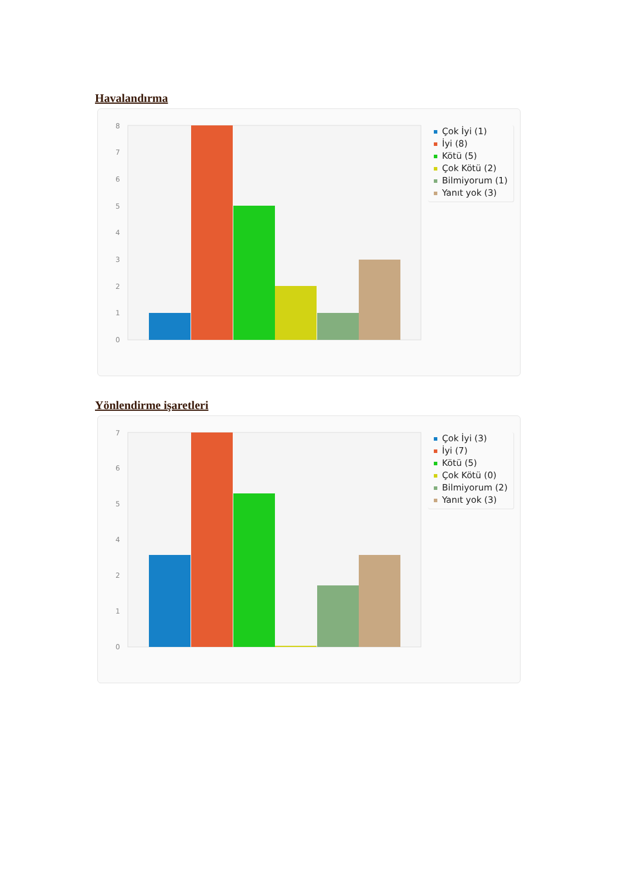Havalandırma
0
1
2
3
4
5
6
7
8
Çok İyi (1)
İyi (8)
Kötü (5)
Çok Kötü (2)
Bilmiyorum (1)
Yanıt yok (3)
Yönlendirme işaretleri
0
1
2
4
5
6
7
Çok İyi (3)
İyi (7)
Kötü (5)
Çok Kötü (0)
Bilmiyorum (2)
Yanıt yok (3)